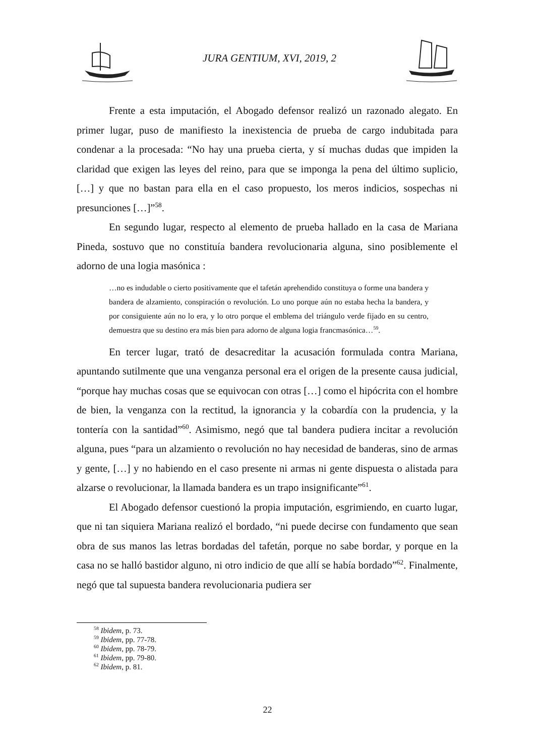JURA GENTIUM, XVI, 2019, 2
Frente a esta imputación, el Abogado defensor realizó un razonado alegato. En primer lugar, puso de manifiesto la inexistencia de prueba de cargo indubitada para condenar a la procesada: “No hay una prueba cierta, y sí muchas dudas que impiden la claridad que exigen las leyes del reino, para que se imponga la pena del último suplicio, […] y que no bastan para ella en el caso propuesto, los meros indicios, sospechas ni presunciones […]”<sup>58</sup>.
En segundo lugar, respecto al elemento de prueba hallado en la casa de Mariana Pineda, sostuvo que no constituía bandera revolucionaria alguna, sino posiblemente el adorno de una logia masónica :
…no es indudable o cierto positivamente que el tafetán aprehendido constituya o forme una bandera y bandera de alzamiento, conspiración o revolución. Lo uno porque aún no estaba hecha la bandera, y por consiguiente aún no lo era, y lo otro porque el emblema del triángulo verde fijado en su centro, demuestra que su destino era más bien para adorno de alguna logia francmasónica…<sup>59</sup>.
En tercer lugar, trató de desacreditar la acusación formulada contra Mariana, apuntando sutilmente que una venganza personal era el origen de la presente causa judicial, “porque hay muchas cosas que se equivocan con otras […] como el hipócrita con el hombre de bien, la venganza con la rectitud, la ignorancia y la cobardía con la prudencia, y la tontería con la santidad”<sup>60</sup>. Asimismo, negó que tal bandera pudiera incitar a revolución alguna, pues “para un alzamiento o revolución no hay necesidad de banderas, sino de armas y gente, […] y no habiendo en el caso presente ni armas ni gente dispuesta o alistada para alzarse o revolucionar, la llamada bandera es un trapo insignificante”<sup>61</sup>.
El Abogado defensor cuestionó la propia imputación, esgrimiendo, en cuarto lugar, que ni tan siquiera Mariana realizó el bordado, “ni puede decirse con fundamento que sean obra de sus manos las letras bordadas del tafetán, porque no sabe bordar, y porque en la casa no se halló bastidor alguno, ni otro indicio de que allí se había bordado”<sup>62</sup>. Finalmente, negó que tal supuesta bandera revolucionaria pudiera ser
<sup>58</sup> Ibidem, p. 73.
<sup>59</sup> Ibidem, pp. 77-78.
<sup>60</sup> Ibidem, pp. 78-79.
<sup>61</sup> Ibidem, pp. 79-80.
<sup>62</sup> Ibidem, p. 81.
22